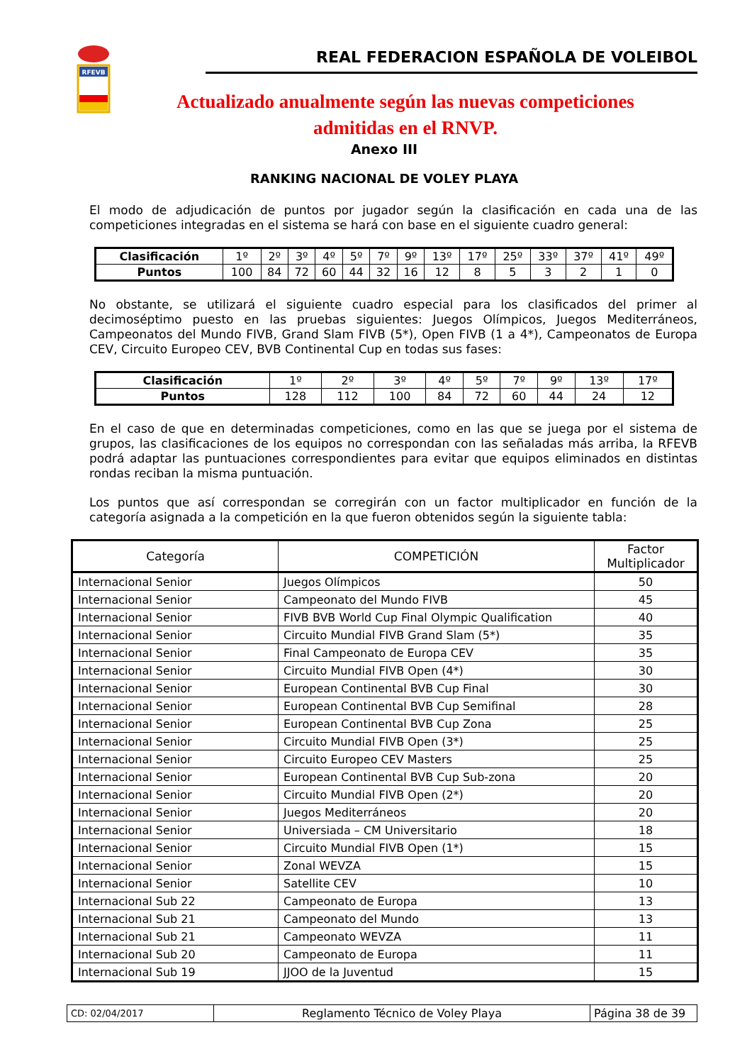RFEVB
REAL FEDERACION ESPAÑOLA DE VOLEIBOL
Actualizado anualmente según las nuevas competiciones
admitidas en el RNVP.
Anexo III
RANKING NACIONAL DE VOLEY PLAYA
El modo de adjudicación de puntos por jugador según la clasificación en cada una de las competiciones integradas en el sistema se hará con base en el siguiente cuadro general:
| Clasificación | 1º | 2º | 3º | 4º | 5º | 7º | 9º | 13º | 17º | 25º | 33º | 37º | 41º | 49º |
| Puntos | 100 | 84 | 72 | 60 | 44 | 32 | 16 | 12 | 8 | 5 | 3 | 2 | 1 | 0 |
No obstante, se utilizará el siguiente cuadro especial para los clasificados del primer al decimoséptimo puesto en las pruebas siguientes: Juegos Olímpicos, Juegos Mediterráneos, Campeonatos del Mundo FIVB, Grand Slam FIVB (5*), Open FIVB (1 a 4*), Campeonatos de Europa CEV, Circuito Europeo CEV, BVB Continental Cup en todas sus fases:
| Clasificación | 1º | 2º | 3º | 4º | 5º | 7º | 9º | 13º | 17º |
| Puntos | 128 | 112 | 100 | 84 | 72 | 60 | 44 | 24 | 12 |
En el caso de que en determinadas competiciones, como en las que se juega por el sistema de grupos, las clasificaciones de los equipos no correspondan con las señaladas más arriba, la RFEVB podrá adaptar las puntuaciones correspondientes para evitar que equipos eliminados en distintas rondas reciban la misma puntuación.
Los puntos que así correspondan se corregirán con un factor multiplicador en función de la categoría asignada a la competición en la que fueron obtenidos según la siguiente tabla:
| Categoría | COMPETICIÓN | Factor Multiplicador |
| --- | --- | --- |
| Internacional Senior | Juegos Olímpicos | 50 |
| Internacional Senior | Campeonato del Mundo FIVB | 45 |
| Internacional Senior | FIVB BVB World Cup Final Olympic Qualification | 40 |
| Internacional Senior | Circuito Mundial FIVB Grand Slam (5*) | 35 |
| Internacional Senior | Final Campeonato de Europa CEV | 35 |
| Internacional Senior | Circuito Mundial FIVB Open (4*) | 30 |
| Internacional Senior | European Continental BVB Cup Final | 30 |
| Internacional Senior | European Continental BVB Cup Semifinal | 28 |
| Internacional Senior | European Continental BVB Cup Zona | 25 |
| Internacional Senior | Circuito Mundial FIVB Open (3*) | 25 |
| Internacional Senior | Circuito Europeo CEV Masters | 25 |
| Internacional Senior | European Continental BVB Cup Sub-zona | 20 |
| Internacional Senior | Circuito Mundial FIVB Open (2*) | 20 |
| Internacional Senior | Juegos Mediterráneos | 20 |
| Internacional Senior | Universiada – CM Universitario | 18 |
| Internacional Senior | Circuito Mundial FIVB Open (1*) | 15 |
| Internacional Senior | Zonal WEVZA | 15 |
| Internacional Senior | Satellite CEV | 10 |
| Internacional Sub 22 | Campeonato de Europa | 13 |
| Internacional Sub 21 | Campeonato del Mundo | 13 |
| Internacional Sub 21 | Campeonato WEVZA | 11 |
| Internacional Sub 20 | Campeonato de Europa | 11 |
| Internacional Sub 19 | JJOO de la Juventud | 15 |
| CD: 02/04/2017 | Reglamento Técnico de Voley Playa | Página 38 de 39 |